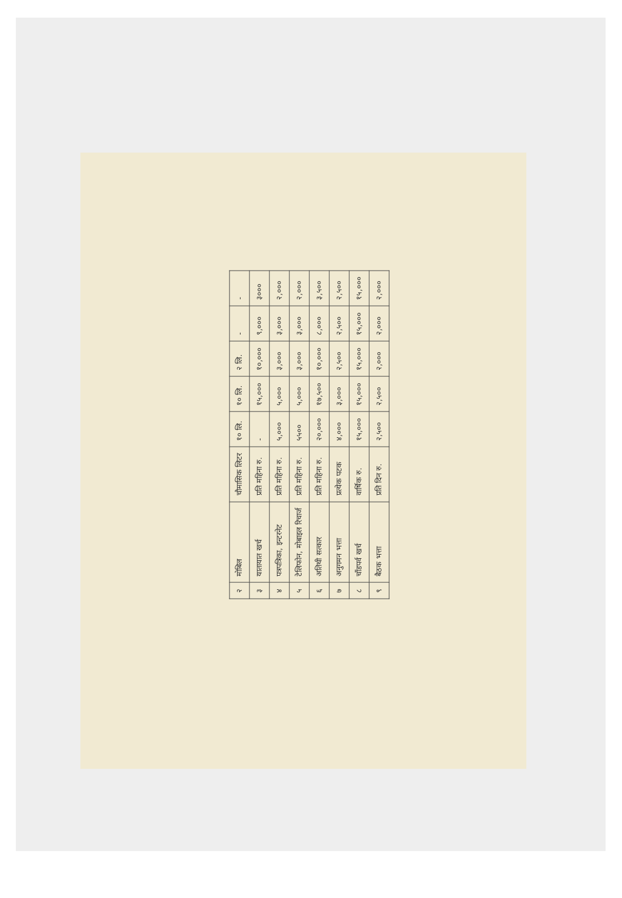| २ | मोबिल | चौमासिक लिटर | १० लि. | १० लि. | २ लि. | - | - |
| ३ | यातायात खर्च | प्रति महिना रु. | - | १५,००० | १०,००० | ९,००० | ३००० |
| ४ | पत्रपत्रिका, इन्टरनेट | प्रति महिना रु. | ५,००० | ५,००० | ३,००० | ३,००० | २,००० |
| ५ | टेलिफोन, मोबाइल रिचार्ज | प्रति महिना रु. | ५५०० | ५,००० | ३,००० | ३,००० | २,००० |
| ६ | अतिथी सत्कार | प्रति महिना रु. | २०,००० | १७,५०० | १०,००० | ८,००० | ३,५०० |
| ७ | अनुगमन भत्ता | प्रत्येक पटक | ४,००० | ३,००० | २,५०० | २,५०० | २,५०० |
| ८ | चाँडपर्व खर्च | वार्षिक रु. | १५,००० | १५,००० | १५,००० | १५,००० | १५,००० |
| ९ | बैठक भत्ता | प्रति दिन रु. | २,५०० | २,५०० | २,००० | २,००० | २,००० |